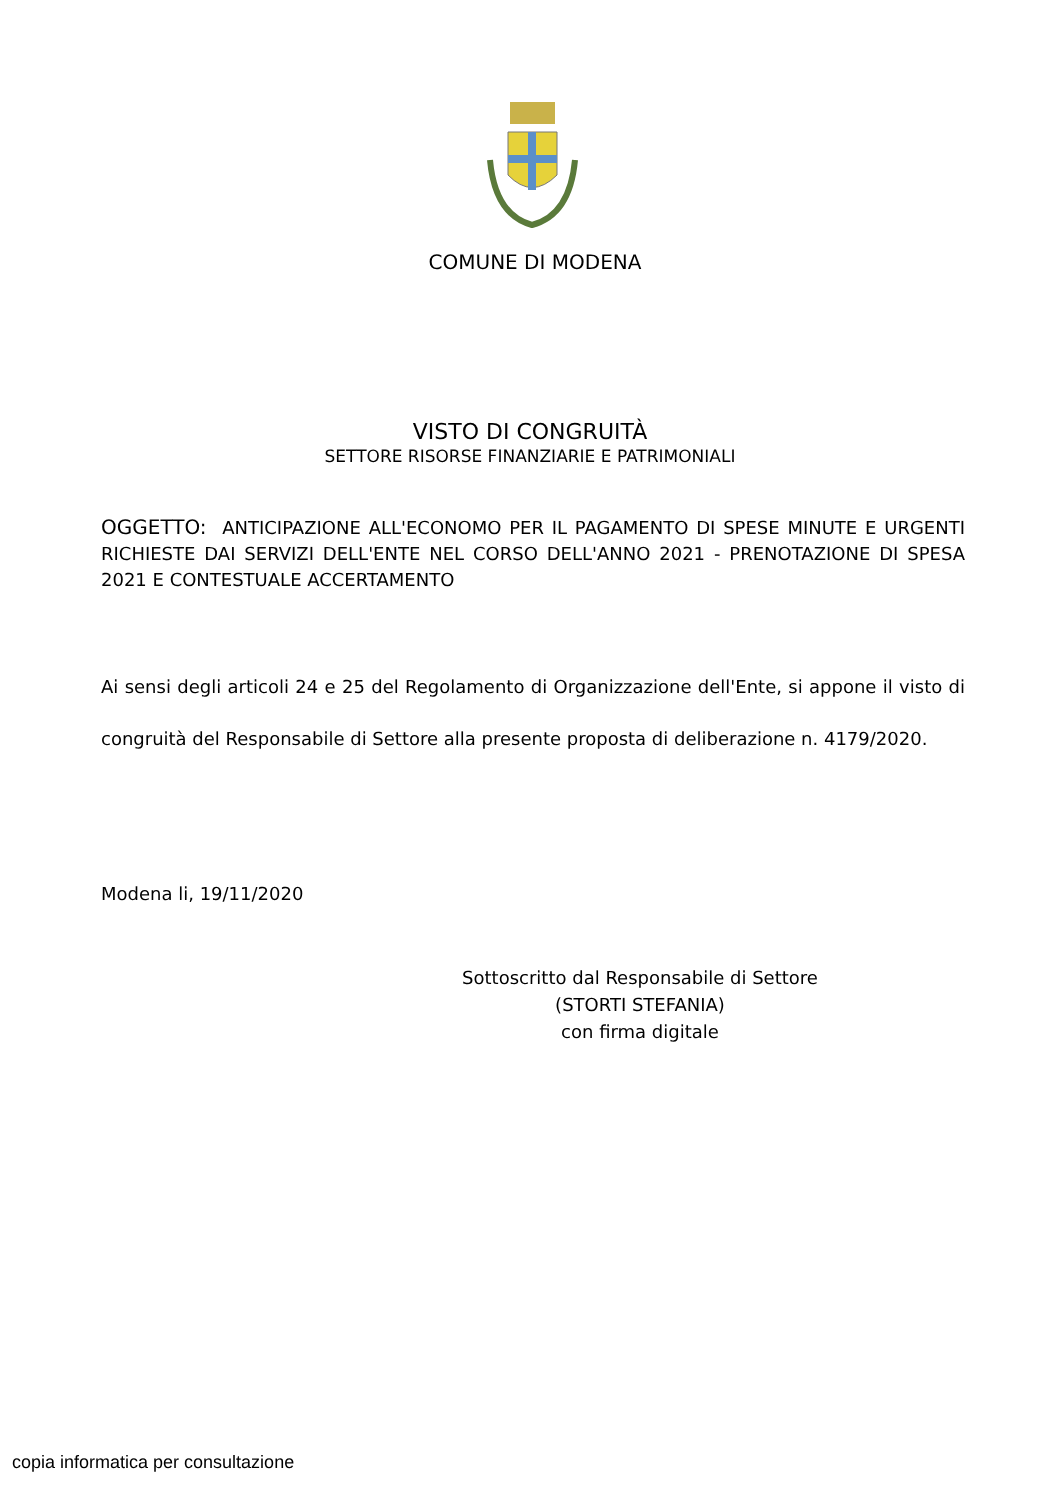COMUNE DI MODENA
VISTO DI CONGRUITÀ
SETTORE RISORSE FINANZIARIE E PATRIMONIALI
OGGETTO: ANTICIPAZIONE ALL'ECONOMO PER IL PAGAMENTO DI SPESE MINUTE E URGENTI RICHIESTE DAI SERVIZI DELL'ENTE NEL CORSO DELL'ANNO 2021 - PRENOTAZIONE DI SPESA 2021 E CONTESTUALE ACCERTAMENTO
Ai sensi degli articoli 24 e 25 del Regolamento di Organizzazione dell'Ente, si appone il visto di congruità del Responsabile di Settore alla presente proposta di deliberazione n. 4179/2020.
Modena li, 19/11/2020
Sottoscritto dal Responsabile di Settore
(STORTI STEFANIA)
con firma digitale
copia informatica per consultazione